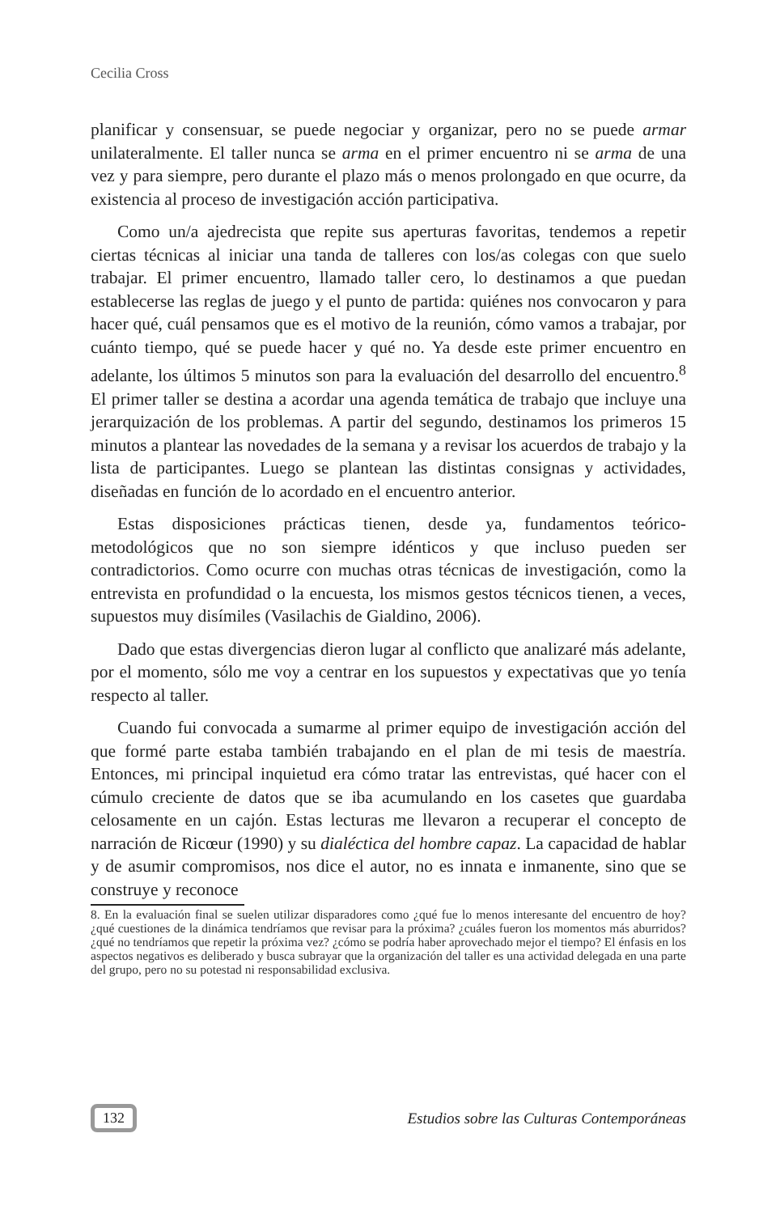Cecilia Cross
planificar y consensuar, se puede negociar y organizar, pero no se puede armar unilateralmente. El taller nunca se arma en el primer encuentro ni se arma de una vez y para siempre, pero durante el plazo más o menos prolongado en que ocurre, da existencia al proceso de investigación acción participativa.
Como un/a ajedrecista que repite sus aperturas favoritas, tendemos a repetir ciertas técnicas al iniciar una tanda de talleres con los/as colegas con que suelo trabajar. El primer encuentro, llamado taller cero, lo destinamos a que puedan establecerse las reglas de juego y el punto de partida: quiénes nos convocaron y para hacer qué, cuál pensamos que es el motivo de la reunión, cómo vamos a trabajar, por cuánto tiempo, qué se puede hacer y qué no. Ya desde este primer encuentro en adelante, los últimos 5 minutos son para la evaluación del desarrollo del encuentro.<sup>8</sup> El primer taller se destina a acordar una agenda temática de trabajo que incluye una jerarquización de los problemas. A partir del segundo, destinamos los primeros 15 minutos a plantear las novedades de la semana y a revisar los acuerdos de trabajo y la lista de participantes. Luego se plantean las distintas consignas y actividades, diseñadas en función de lo acordado en el encuentro anterior.
Estas disposiciones prácticas tienen, desde ya, fundamentos teórico-metodológicos que no son siempre idénticos y que incluso pueden ser contradictorios. Como ocurre con muchas otras técnicas de investigación, como la entrevista en profundidad o la encuesta, los mismos gestos técnicos tienen, a veces, supuestos muy disímiles (Vasilachis de Gialdino, 2006).
Dado que estas divergencias dieron lugar al conflicto que analizaré más adelante, por el momento, sólo me voy a centrar en los supuestos y expectativas que yo tenía respecto al taller.
Cuando fui convocada a sumarme al primer equipo de investigación acción del que formé parte estaba también trabajando en el plan de mi tesis de maestría. Entonces, mi principal inquietud era cómo tratar las entrevistas, qué hacer con el cúmulo creciente de datos que se iba acumulando en los casetes que guardaba celosamente en un cajón. Estas lecturas me llevaron a recuperar el concepto de narración de Ricœur (1990) y su dialéctica del hombre capaz. La capacidad de hablar y de asumir compromisos, nos dice el autor, no es innata e inmanente, sino que se construye y reconoce
8. En la evaluación final se suelen utilizar disparadores como ¿qué fue lo menos interesante del encuentro de hoy? ¿qué cuestiones de la dinámica tendríamos que revisar para la próxima? ¿cuáles fueron los momentos más aburridos? ¿qué no tendríamos que repetir la próxima vez? ¿cómo se podría haber aprovechado mejor el tiempo? El énfasis en los aspectos negativos es deliberado y busca subrayar que la organización del taller es una actividad delegada en una parte del grupo, pero no su potestad ni responsabilidad exclusiva.
132 Estudios sobre las Culturas Contemporáneas